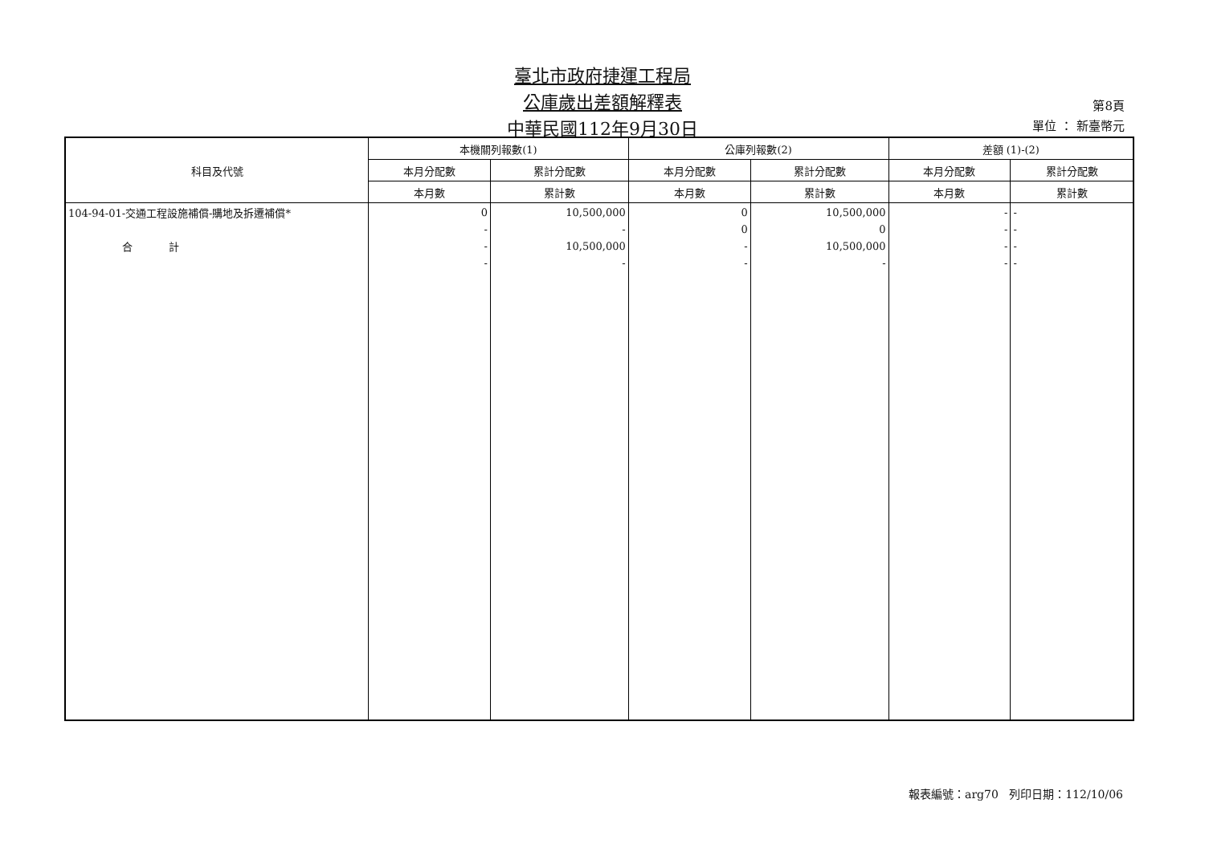臺北市政府捷運工程局
公庫歲出差額解釋表
中華民國112年9月30日
第8頁
單位 ： 新臺幣元
| 科目及代號 | 本機關列報數(1) | | 公庫列報數(2) | | 差額 (1)-(2) | |
| --- | --- | --- | --- | --- | --- | --- |
| | 本月分配數 | 累計分配數 | 本月分配數 | 累計分配數 | 本月分配數 | 累計分配數 |
| | 本月數 | 累計數 | 本月數 | 累計數 | 本月數 | 累計數 |
| 104-94-01-交通工程設施補償-購地及拆遷補償* | 0 | 10,500,000 | 0 | 10,500,000 | - | - |
| | - | - | 0 | 0 | - | - |
| 合 計 | - | 10,500,000 | - | 10,500,000 | - | - |
| | - | - | - | - | - | - |
報表編號：arg70 列印日期：112/10/06